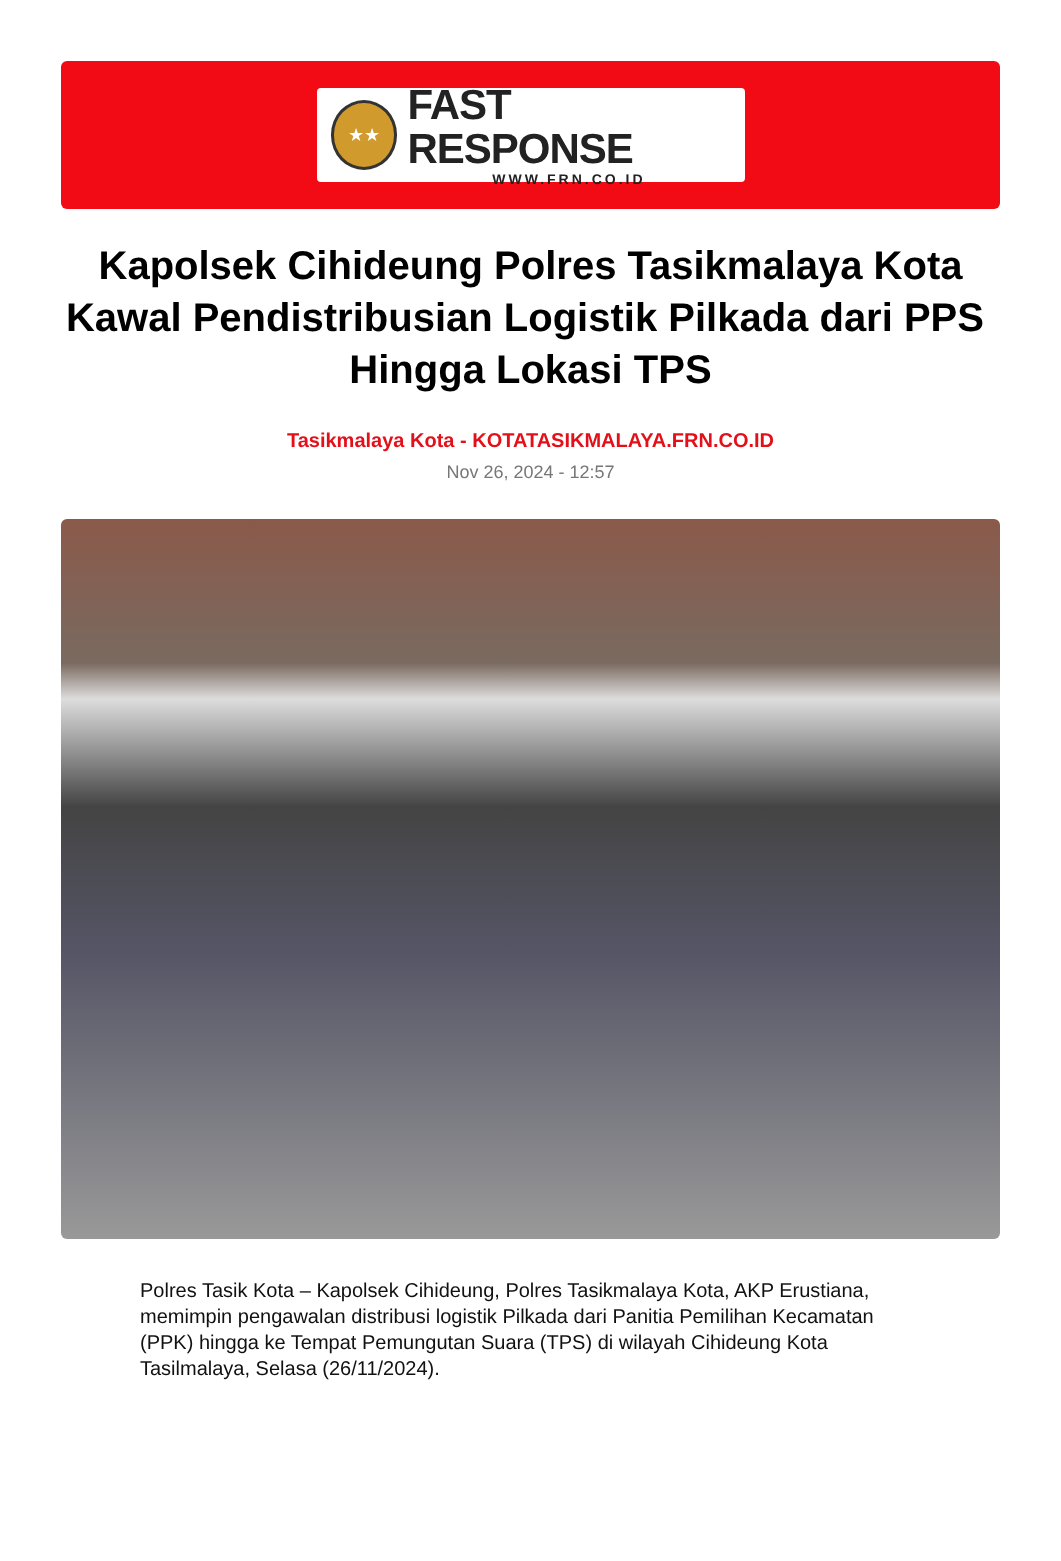★★
FAST RESPONSE
WWW.FRN.CO.ID
Kapolsek Cihideung Polres Tasikmalaya Kota Kawal Pendistribusian Logistik Pilkada dari PPS Hingga Lokasi TPS
Tasikmalaya Kota - KOTATASIKMALAYA.FRN.CO.ID
Nov 26, 2024 - 12:57
Polres Tasik Kota – Kapolsek Cihideung, Polres Tasikmalaya Kota, AKP Erustiana, memimpin pengawalan distribusi logistik Pilkada dari Panitia Pemilihan Kecamatan (PPK) hingga ke Tempat Pemungutan Suara (TPS) di wilayah Cihideung Kota Tasilmalaya, Selasa (26/11/2024).